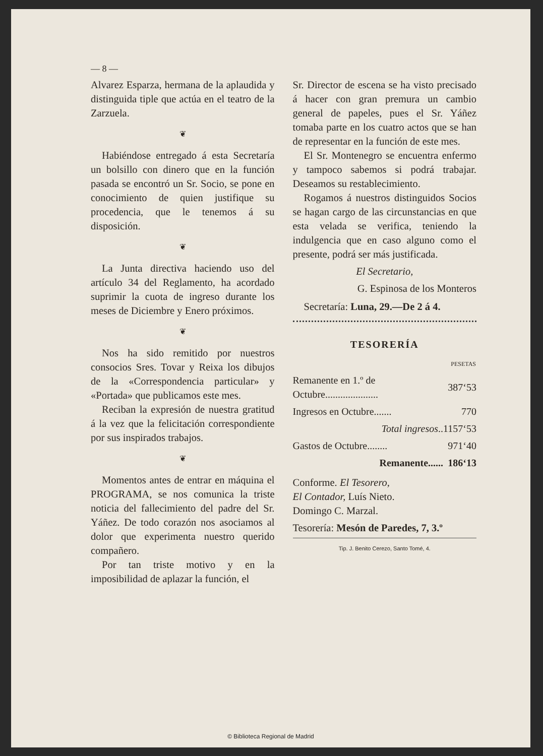© Biblioteca Regional de Madrid
— 8 —
Alvarez Esparza, hermana de la aplaudida y distinguida tiple que actúa en el teatro de la Zarzuela.
❦
Habiéndose entregado á esta Secretaría un bolsillo con dinero que en la función pasada se encontró un Sr. Socio, se pone en conocimiento de quien justifique su procedencia, que le tenemos á su disposición.
❦
La Junta directiva haciendo uso del artículo 34 del Reglamento, ha acordado suprimir la cuota de ingreso durante los meses de Diciembre y Enero próximos.
❦
Nos ha sido remitido por nuestros consocios Sres. Tovar y Reixa los dibujos de la «Correspondencia particular» y «Portada» que publicamos este mes.
Reciban la expresión de nuestra gratitud á la vez que la felicitación correspondiente por sus inspirados trabajos.
❦
Momentos antes de entrar en máquina el PROGRAMA, se nos comunica la triste noticia del fallecimiento del padre del Sr. Yáñez. De todo corazón nos asociamos al dolor que experimenta nuestro querido compañero.
Por tan triste motivo y en la imposibilidad de aplazar la función, el
Sr. Director de escena se ha visto precisado á hacer con gran premura un cambio general de papeles, pues el Sr. Yáñez tomaba parte en los cuatro actos que se han de representar en la función de este mes.
El Sr. Montenegro se encuentra enfermo y tampoco sabemos si podrá trabajar. Deseamos su restablecimiento.
Rogamos á nuestros distinguidos Socios se hagan cargo de las circunstancias en que esta velada se verifica, teniendo la indulgencia que en caso alguno como el presente, podrá ser más justificada.
El Secretario,
G. Espinosa de los Monteros
Secretaría: Luna, 29.—De 2 á 4.
TESORERÍA
| | PESETAS |
| Remanente en 1.º de Octubre..................... | 387‘53 |
| Ingresos en Octubre....... | 770 |
| Total ingresos .. | 1157‘53 |
| Gastos de Octubre........ | 971‘40 |
| Remanente...... | 186‘13 |
Conforme. El Tesorero,
El Contador, Luís Nieto.
Domingo C. Marzal.
Tesorería: Mesón de Paredes, 7, 3.º
Tip. J. Benito Cerezo, Santo Tomé, 4.